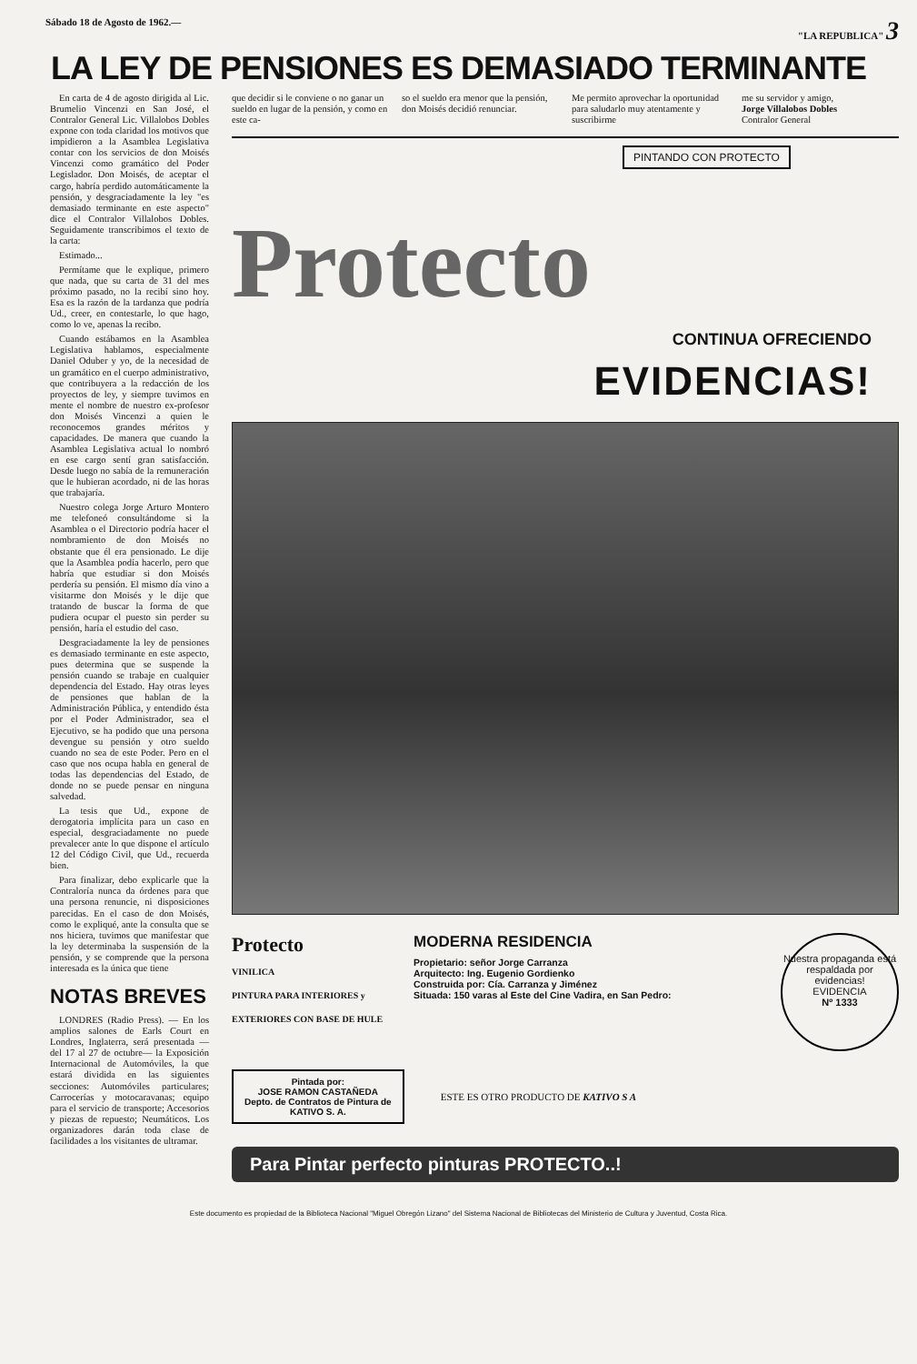Sábado 18 de Agosto de 1962.— "LA REPUBLICA" 3
LA LEY DE PENSIONES ES DEMASIADO TERMINANTE
En carta de 4 de agosto dirigida al Lic. Brumelio Vincenzi en San José, el Contralor General Lic. Villalobos Dobles expone con toda claridad los motivos que impidieron a la Asamblea Legislativa contar con los servicios de don Moisés Vincenzi como gramático del Poder Legislador. Don Moisés, de aceptar el cargo, habría perdido automáticamente la pensión, y desgraciadamente la ley "es demasiado terminante en este aspecto" dice el Contralor Villalobos Dobles. Seguidamente transcribimos el texto de la carta:
Estimado...
Permítame que le explique, primero que nada, que su carta de 31 del mes próximo pasado, no la recibí sino hoy. Esa es la razón de la tardanza que podría Ud., creer, en contestarle, lo que hago, como lo ve, apenas la recibo.
Cuando estábamos en la Asamblea Legislativa hablamos, especialmente Daniel Oduber y yo, de la necesidad de un gramático en el cuerpo administrativo, que contribuyera a la redacción de los proyectos de ley, y siempre tuvimos en mente el nombre de nuestro ex-profesor don Moisés Vincenzi a quien le reconocemos grandes méritos y capacidades. De manera que cuando la Asamblea Legislativa actual lo nombró en ese cargo sentí gran satisfacción. Desde luego no sabía de la remuneración que le hubieran acordado, ni de las horas que trabajaría.
Nuestro colega Jorge Arturo Montero me telefoneó consultándome si la Asamblea o el Directorio podría hacer el nombramiento de don Moisés no obstante que él era pensionado. Le dije que la Asamblea podía hacerlo, pero que habría que estudiar si don Moisés perdería su pensión. El mismo día vino a visitarme don Moisés y le dije que tratando de buscar la forma de que pudiera ocupar el puesto sin perder su pensión, haría el estudio del caso.
Desgraciadamente la ley de pensiones es demasiado terminante en este aspecto, pues determina que se suspende la pensión cuando se trabaje en cualquier dependencia del Estado. Hay otras leyes de pensiones que hablan de la Administración Pública, y entendido ésta por el Poder Administrador, sea el Ejecutivo, se ha podido que una persona devengue su pensión y otro sueldo cuando no sea de este Poder. Pero en el caso que nos ocupa habla en general de todas las dependencias del Estado, de donde no se puede pensar en ninguna salvedad.
La tesis que Ud., expone de derogatoria implícita para un caso en especial, desgraciadamente no puede prevalecer ante lo que dispone el artículo 12 del Código Civil, que Ud., recuerda bien.
Para finalizar, debo explicarle que la Contraloría nunca da órdenes para que una persona renuncie, ni disposiciones parecidas. En el caso de don Moisés, como le expliqué, ante la consulta que se nos hiciera, tuvimos que manifestar que la ley determinaba la suspensión de la pensión, y se comprende que la persona interesada es la única que tiene
NOTAS BREVES
LONDRES (Radio Press). — En los amplios salones de Earls Court en Londres, Inglaterra, será presentada —del 17 al 27 de octubre— la Exposición Internacional de Automóviles, la que estará dividida en las siguientes secciones: Automóviles particulares; Carrocerías y motocaravanas; equipo para el servicio de transporte; Accesorios y piezas de repuesto; Neumáticos. Los organizadores darán toda clase de facilidades a los visitantes de ultramar.
que decidir si le conviene o no ganar un sueldo en lugar de la pensión, y como en este ca-
so el sueldo era menor que la pensión, don Moisés decidió renunciar.
Me permito aprovechar la oportunidad para saludarlo muy atentamente y suscribirme
me su servidor y amigo,
Jorge Villalobos Dobles
Contralor General
PINTANDO CON PROTECTO
Protecto
CONTINUA OFRECIENDO
EVIDENCIAS!
Protecto
VINILICA
PINTURA PARA INTERIORES y EXTERIORES CON BASE DE HULE
MODERNA RESIDENCIA
Propietario: señor Jorge Carranza
Arquitecto: Ing. Eugenio Gordienko
Construida por: Cía. Carranza y Jiménez
Situada: 150 varas al Este del Cine Vadira, en San Pedro:
Nuestra propaganda está respaldada por evidencias!
EVIDENCIA
Nº 1333
Pintada por:
JOSE RAMON CASTAÑEDA
Depto. de Contratos de Pintura de
KATIVO S. A.
ESTE ES OTRO PRODUCTO DE KATIVO S A
Para Pintar perfecto pinturas PROTECTO..!
Este documento es propiedad de la Biblioteca Nacional "Miguel Obregón Lizano" del Sistema Nacional de Bibliotecas del Ministerio de Cultura y Juventud, Costa Rica.